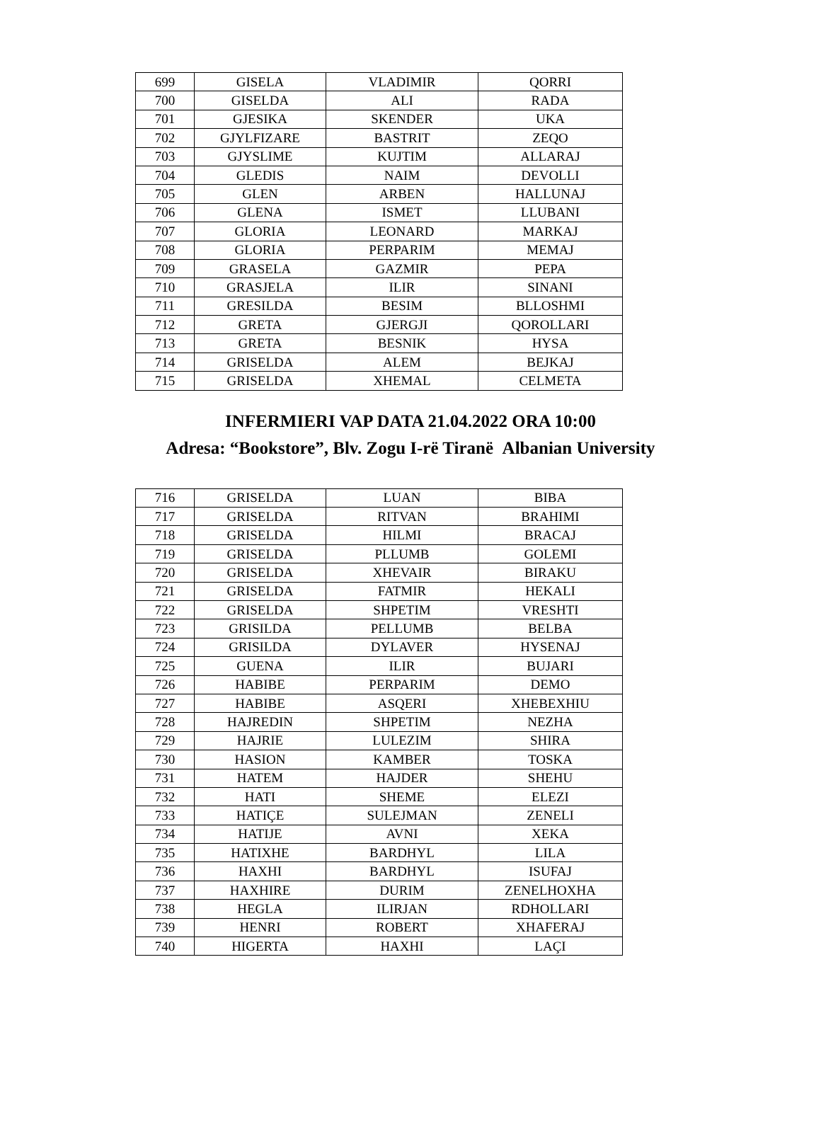| 699 | GISELA | VLADIMIR | QORRI |
| 700 | GISELDA | ALI | RADA |
| 701 | GJESIKA | SKENDER | UKA |
| 702 | GJYLFIZARE | BASTRIT | ZEQO |
| 703 | GJYSLIME | KUJTIM | ALLARAJ |
| 704 | GLEDIS | NAIM | DEVOLLI |
| 705 | GLEN | ARBEN | HALLUNAJ |
| 706 | GLENA | ISMET | LLUBANI |
| 707 | GLORIA | LEONARD | MARKAJ |
| 708 | GLORIA | PERPARIM | MEMAJ |
| 709 | GRASELA | GAZMIR | PEPA |
| 710 | GRASJELA | ILIR | SINANI |
| 711 | GRESILDA | BESIM | BLLOSHMI |
| 712 | GRETA | GJERGJI | QOROLLARI |
| 713 | GRETA | BESNIK | HYSA |
| 714 | GRISELDA | ALEM | BEJKAJ |
| 715 | GRISELDA | XHEMAL | CELMETA |
INFERMIERI VAP DATA 21.04.2022 ORA 10:00
Adresa: “Bookstore”, Blv. Zogu I-rë Tiranë Albanian University
| 716 | GRISELDA | LUAN | BIBA |
| 717 | GRISELDA | RITVAN | BRAHIMI |
| 718 | GRISELDA | HILMI | BRACAJ |
| 719 | GRISELDA | PLLUMB | GOLEMI |
| 720 | GRISELDA | XHEVAIR | BIRAKU |
| 721 | GRISELDA | FATMIR | HEKALI |
| 722 | GRISELDA | SHPETIM | VRESHTI |
| 723 | GRISILDA | PELLUMB | BELBA |
| 724 | GRISILDA | DYLAVER | HYSENAJ |
| 725 | GUENA | ILIR | BUJARI |
| 726 | HABIBE | PERPARIM | DEMO |
| 727 | HABIBE | ASQERI | XHEBEXHIU |
| 728 | HAJREDIN | SHPETIM | NEZHA |
| 729 | HAJRIE | LULEZIM | SHIRA |
| 730 | HASION | KAMBER | TOSKA |
| 731 | HATEM | HAJDER | SHEHU |
| 732 | HATI | SHEME | ELEZI |
| 733 | HATIÇE | SULEJMAN | ZENELI |
| 734 | HATIJE | AVNI | XEKA |
| 735 | HATIXHE | BARDHYL | LILA |
| 736 | HAXHI | BARDHYL | ISUFAJ |
| 737 | HAXHIRE | DURIM | ZENELHOXHA |
| 738 | HEGLA | ILIRJAN | RDHOLLARI |
| 739 | HENRI | ROBERT | XHAFERAJ |
| 740 | HIGERTA | HAXHI | LAÇI |